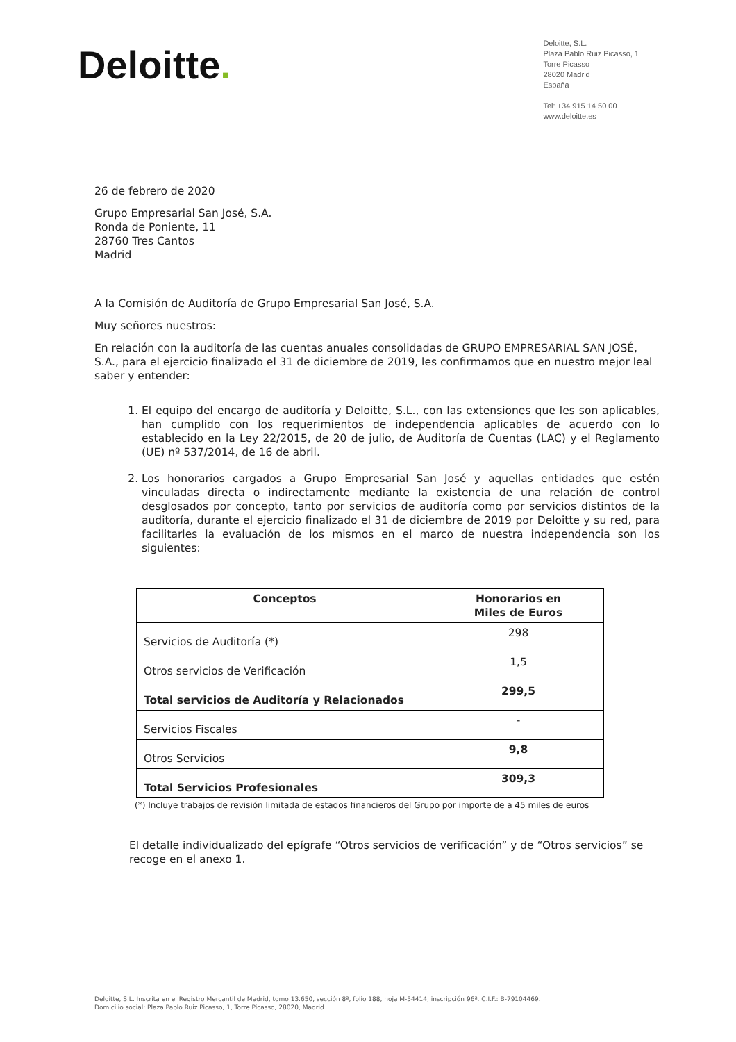Deloitte.
Deloitte, S.L.
Plaza Pablo Ruiz Picasso, 1
Torre Picasso
28020 Madrid
España
Tel: +34 915 14 50 00
www.deloitte.es
26 de febrero de 2020
Grupo Empresarial San José, S.A.
Ronda de Poniente, 11
28760 Tres Cantos
Madrid
A la Comisión de Auditoría de Grupo Empresarial San José, S.A.
Muy señores nuestros:
En relación con la auditoría de las cuentas anuales consolidadas de GRUPO EMPRESARIAL SAN JOSÉ, S.A., para el ejercicio finalizado el 31 de diciembre de 2019, les confirmamos que en nuestro mejor leal saber y entender:
1. El equipo del encargo de auditoría y Deloitte, S.L., con las extensiones que les son aplicables, han cumplido con los requerimientos de independencia aplicables de acuerdo con lo establecido en la Ley 22/2015, de 20 de julio, de Auditoría de Cuentas (LAC) y el Reglamento (UE) nº 537/2014, de 16 de abril.
2. Los honorarios cargados a Grupo Empresarial San José y aquellas entidades que estén vinculadas directa o indirectamente mediante la existencia de una relación de control desglosados por concepto, tanto por servicios de auditoría como por servicios distintos de la auditoría, durante el ejercicio finalizado el 31 de diciembre de 2019 por Deloitte y su red, para facilitarles la evaluación de los mismos en el marco de nuestra independencia son los siguientes:
| Conceptos | Honorarios en Miles de Euros |
| --- | --- |
| Servicios de Auditoría (*) | 298 |
| Otros servicios de Verificación | 1,5 |
| Total servicios de Auditoría y Relacionados | 299,5 |
| Servicios Fiscales | - |
| Otros Servicios | 9,8 |
| Total Servicios Profesionales | 309,3 |
(*) Incluye trabajos de revisión limitada de estados financieros del Grupo por importe de a 45 miles de euros
El detalle individualizado del epígrafe “Otros servicios de verificación” y de “Otros servicios” se recoge en el anexo 1.
Deloitte, S.L. Inscrita en el Registro Mercantil de Madrid, tomo 13.650, sección 8ª, folio 188, hoja M-54414, inscripción 96ª. C.I.F.: B-79104469.
Domicilio social: Plaza Pablo Ruiz Picasso, 1, Torre Picasso, 28020, Madrid.